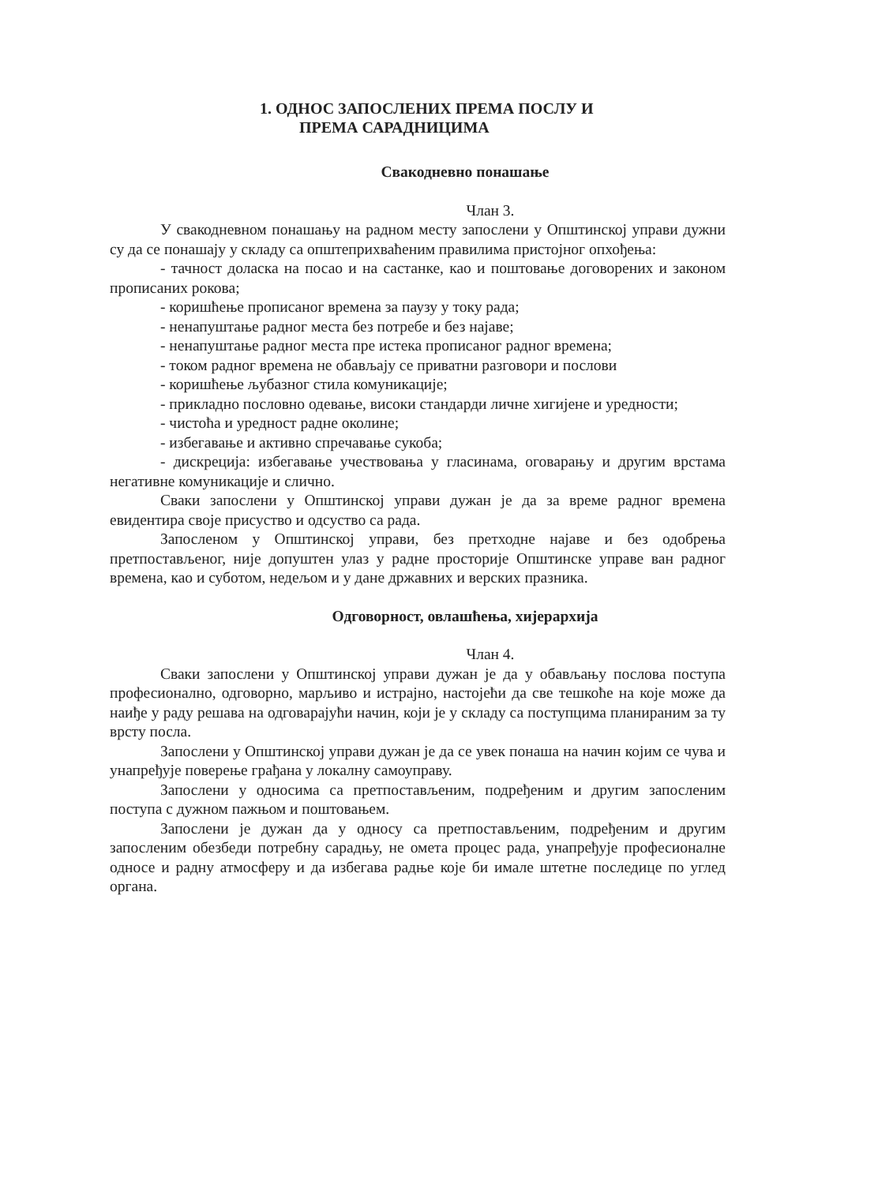1. ОДНОС ЗАПОСЛЕНИХ ПРЕМА ПОСЛУ И
ПРЕМА САРАДНИЦИМА
Свакодневно понашање
Члан 3.
У свакодневном понашању на радном месту запослени у Општинској управи дужни су да се понашају у складу са општеприхваћеним правилима пристојног опхођења:
- тачност доласка на посао и на састанке, као и поштовање договорених и законом прописаних рокова;
- коришћење прописаног времена за паузу у току рада;
- ненапуштање радног места без потребе и без најаве;
- ненапуштање радног места пре истека прописаног радног времена;
- током радног времена не обављају се приватни разговори и послови
- коришћење љубазног стила комуникације;
- прикладно пословно одевање, високи стандарди личне хигијене и уредности;
- чистоћа и уредност радне околине;
- избегавање и активно спречавање сукоба;
- дискреција: избегавање учествовања у гласинама, оговарању и другим врстама негативне комуникације и слично.
Сваки запослени у Општинској управи дужан је да за време радног времена евидентира своје присуство и одсуство са рада.
Запосленом у Општинској управи, без претходне најаве и без одобрења претпостављеног, није допуштен улаз у радне просторије Општинске управе ван радног времена, као и суботом, недељом и у дане државних и верских празника.
Одговорност, овлашћења, хијерархија
Члан 4.
Сваки запослени у Општинској управи дужан је да у обављању послова поступа професионално, одговорно, марљиво и истрајно, настојећи да све тешкоће на које може да наиђе у раду решава на одговарајући начин, који је у складу са поступцима планираним за ту врсту посла.
Запослени у Општинској управи дужан је да се увек понаша на начин којим се чува и унапређује поверење грађана у локалну самоуправу.
Запослени у односима са претпостављеним, подређеним и другим запосленим поступа с дужном пажњом и поштовањем.
Запослени је дужан да у односу са претпостављеним, подређеним и другим запосленим обезбеди потребну сарадњу, не омета процес рада, унапређује професионалне односе и радну атмосферу и да избегава радње које би имале штетне последице по углед органа.